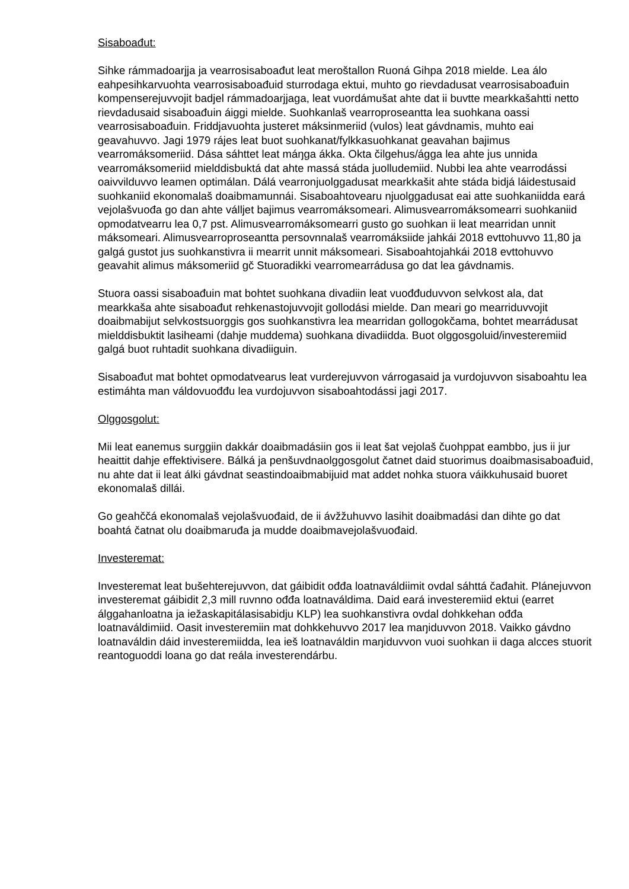Sisaboađut:
Sihke rámmadoarjja ja vearrosisaboađut leat meroštallon Ruoná Gihpa 2018 mielde. Lea álo eahpesihkarvuohta vearrosisaboađuid sturrodaga ektui, muhto go rievdadusat vearrosisaboađuin kompenserejuvvojit badjel rámmadoarjjaga, leat vuordámušat ahte dat ii buvtte mearkkašahtti netto rievdadusaid sisaboađuin áiggi mielde. Suohkanlaš vearroproseantta lea suohkana oassi vearrosisaboađuin. Friddjavuohta justeret máksinmeriid (vulos) leat gávdnamis, muhto eai geavahuvvo. Jagi 1979 rájes leat buot suohkanat/fylkkasuohkanat geavahan bajimus vearromáksomeriid. Dása sáhttet leat máŋga ákka. Okta čilgehus/ágga lea ahte jus unnida vearromáksomeriid mielddisbuktá dat ahte massá stáda juolludemiid. Nubbi lea ahte vearrodássi oaivvilduvvo leamen optimálan. Dálá vearronjuolggadusat mearkkašit ahte stáda bidjá láidestusaid suohkaniid ekonomalaš doaibmamunnái. Sisaboahtovearu njuolggadusat eai atte suohkaniidda eará vejolašvuođa go dan ahte válljet bajimus vearromáksomeari. Alimusvearromáksomearri suohkaniid opmodatvearru lea 0,7 pst. Alimusvearromáksomearri gusto go suohkan ii leat mearridan unnit máksomeari. Alimusvearroproseantta persovnnalaš vearromáksiide jahkái 2018 evttohuvvo 11,80 ja galgá gustot jus suohkanstivra ii mearrit unnit máksomeari. Sisaboahtojahkái 2018 evttohuvvo geavahit alimus máksomeriid gč Stuoradikki vearromearrádusa go dat lea gávdnamis.
Stuora oassi sisaboađuin mat bohtet suohkana divadiin leat vuođđuduvvon selvkost ala, dat mearkkaša ahte sisaboađut rehkenastojuvvojit gollodási mielde. Dan meari go mearriduvvojit doaibmabijut selvkostsuorggis gos suohkanstivra lea mearridan gollogokčama, bohtet mearrádusat mielddisbuktit lasiheami (dahje muddema) suohkana divadiidda. Buot olggosgoluid/investeremiid galgá buot ruhtadit suohkana divadiiguin.
Sisaboađut mat bohtet opmodatvearus leat vurderejuvvon várrogasaid ja vurdojuvvon sisaboahtu lea estimáhta man váldovuođđu lea vurdojuvvon sisaboahtodássi jagi 2017.
Olggosgolut:
Mii leat eanemus surggiin dakkár doaibmadásiin gos ii leat šat vejolaš čuohppat eambbo, jus ii jur heaittit dahje effektivisere. Bálká ja penšuvdnaolggosgolut čatnet daid stuorimus doaibmasisaboađuid, nu ahte dat ii leat álki gávdnat seastindoaibmabijuid mat addet nohka stuora váikkuhusaid buoret ekonomalaš dillái.
Go geahččá ekonomalaš vejolašvuođaid, de ii ávžžuhuvvo lasihit doaibmadási dan dihte go dat boahtá čatnat olu doaibmaruđa ja mudde doaibmavejolašvuođaid.
Investeremat:
Investeremat leat bušehterejuvvon, dat gáibidit ođđa loatnaváldiimit ovdal sáhttá čađahit. Plánejuvvon investeremat gáibidit 2,3 mill ruvnno ođđa loatnaváldima. Daid eará investeremiid ektui (earret álggahanloatna ja iežaskapitálasisabidju KLP) lea suohkanstivra ovdal dohkkehan ođđa loatnaváldimiid. Oasit investeremiin mat dohkkehuvvo 2017 lea maŋiduvvon 2018. Vaikko gávdno loatnaváldin dáid investeremiidda, lea ieš loatnaváldin maŋiduvvon vuoi suohkan ii daga alcces stuorit reantoguoddi loana go dat reála investerendárbu.